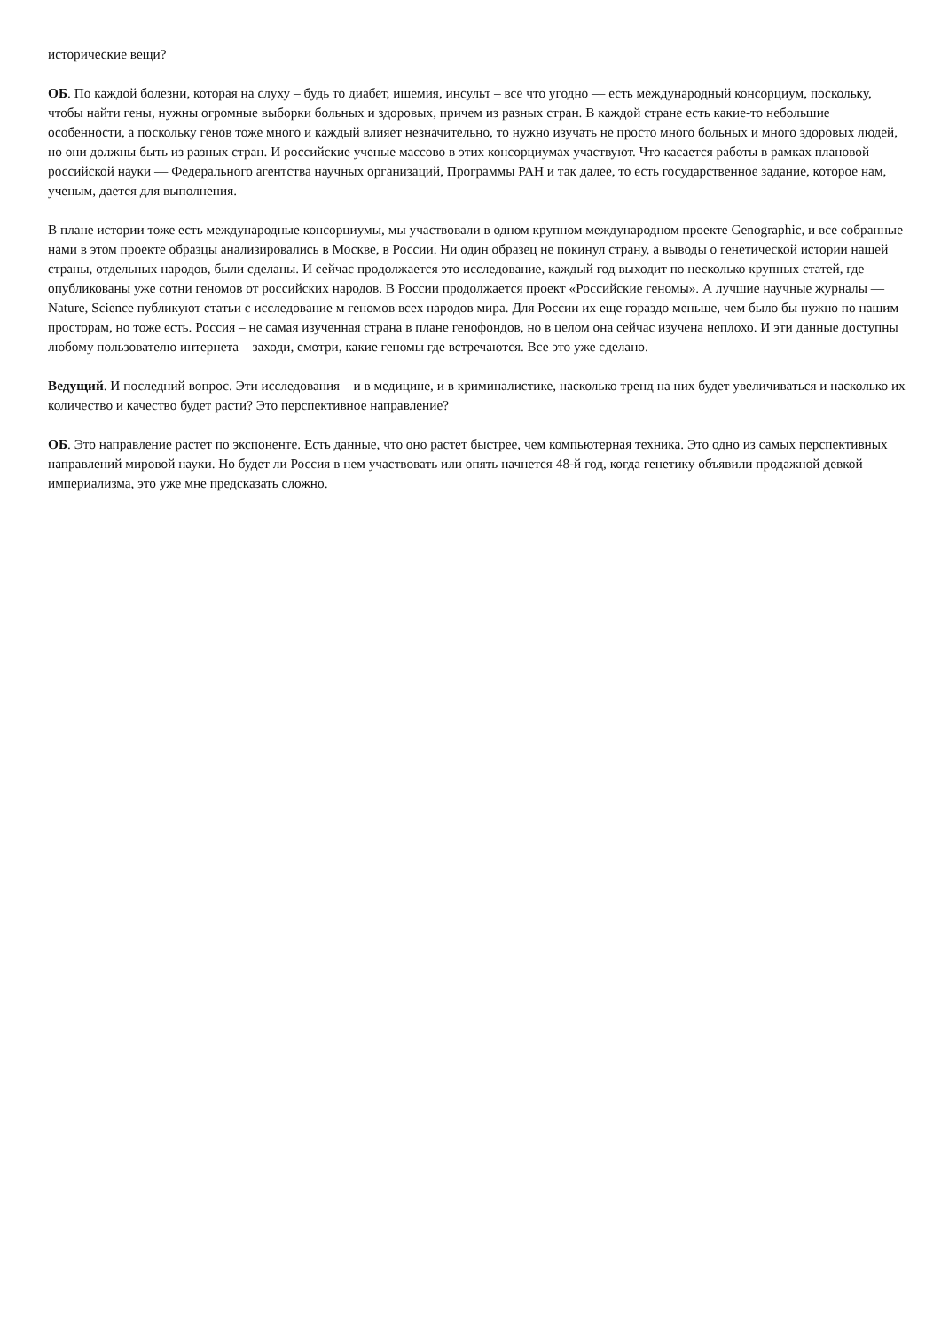исторические вещи?
ОБ. По каждой болезни, которая на слуху – будь то диабет, ишемия, инсульт – все что угодно — есть международный консорциум, поскольку, чтобы найти гены, нужны огромные выборки больных и здоровых, причем из разных стран. В каждой стране есть какие-то небольшие особенности, а поскольку генов тоже много и каждый влияет незначительно, то нужно изучать не просто много больных и много здоровых людей, но они должны быть из разных стран. И российские ученые массово в этих консорциумах участвуют. Что касается работы в рамках плановой российской науки — Федерального агентства научных организаций, Программы РАН и так далее, то есть государственное задание, которое нам, ученым, дается для выполнения.
В плане истории тоже есть международные консорциумы, мы участвовали в одном крупном международном проекте Genographic, и все собранные нами в этом проекте образцы анализировались в Москве, в России. Ни один образец не покинул страну, а выводы о генетической истории нашей страны, отдельных народов, были сделаны. И сейчас продолжается это исследование, каждый год выходит по несколько крупных статей, где опубликованы уже сотни геномов от российских народов. В России продолжается проект «Российские геномы». А лучшие научные журналы — Nature, Science публикуют статьи с исследование м геномов всех народов мира. Для России их еще гораздо меньше, чем было бы нужно по нашим просторам, но тоже есть. Россия – не самая изученная страна в плане генофондов, но в целом она сейчас изучена неплохо. И эти данные доступны любому пользователю интернета – заходи, смотри, какие геномы где встречаются. Все это уже сделано.
Ведущий. И последний вопрос. Эти исследования – и в медицине, и в криминалистике, насколько тренд на них будет увеличиваться и насколько их количество и качество будет расти? Это перспективное направление?
ОБ. Это направление растет по экспоненте. Есть данные, что оно растет быстрее, чем компьютерная техника. Это одно из самых перспективных направлений мировой науки. Но будет ли Россия в нем участвовать или опять начнется 48-й год, когда генетику объявили продажной девкой империализма, это уже мне предсказать сложно.